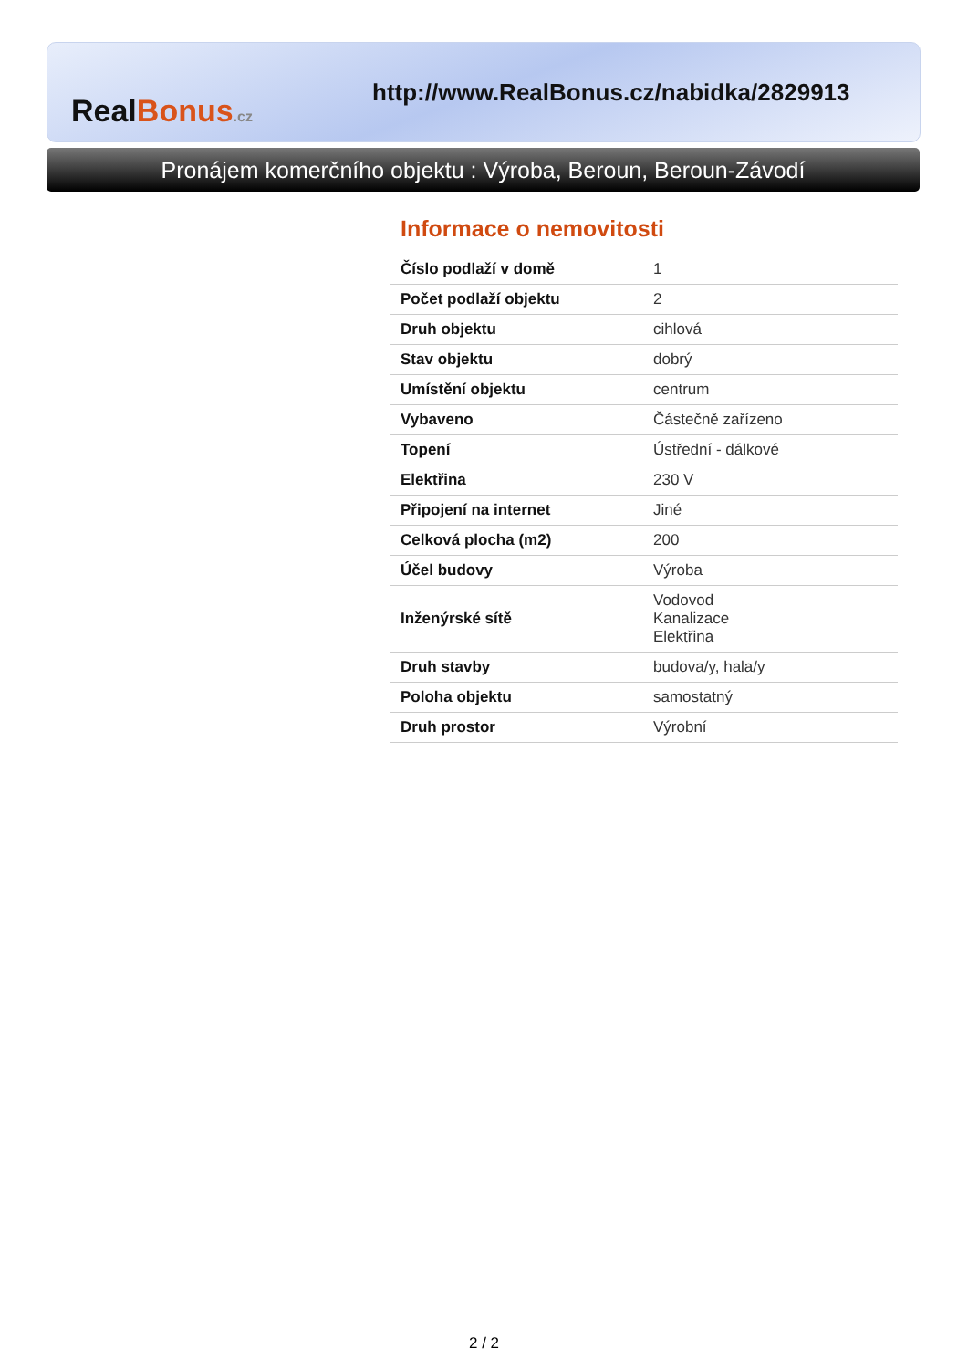Real Bonus.cz
http://www.RealBonus.cz/nabidka/2829913
Pronájem komerčního objektu : Výroba, Beroun, Beroun-Závodí
Informace o nemovitosti
| Číslo podlaží v domě | 1 |
| Počet podlaží objektu | 2 |
| Druh objektu | cihlová |
| Stav objektu | dobrý |
| Umístění objektu | centrum |
| Vybaveno | Částečně zařízeno |
| Topení | Ústřední - dálkové |
| Elektřina | 230 V |
| Připojení na internet | Jiné |
| Celková plocha (m2) | 200 |
| Účel budovy | Výroba |
| Inženýrské sítě | Vodovod Kanalizace Elektřina |
| Druh stavby | budova/y, hala/y |
| Poloha objektu | samostatný |
| Druh prostor | Výrobní |
2 / 2